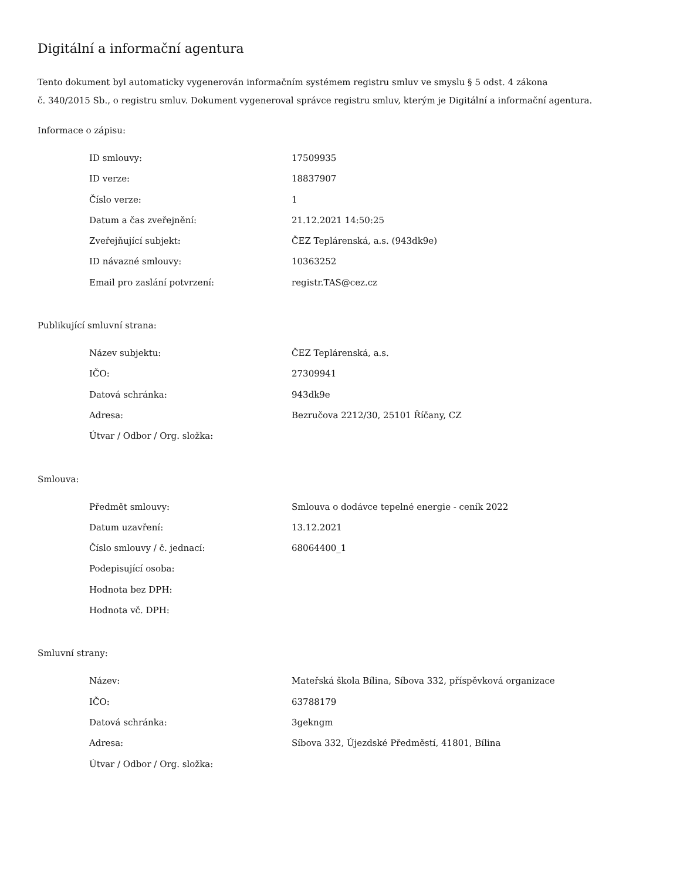Digitální a informační agentura
Tento dokument byl automaticky vygenerován informačním systémem registru smluv ve smyslu § 5 odst. 4 zákona
č. 340/2015 Sb., o registru smluv. Dokument vygeneroval správce registru smluv, kterým je Digitální a informační agentura.
Informace o zápisu:
| ID smlouvy: | 17509935 |
| ID verze: | 18837907 |
| Číslo verze: | 1 |
| Datum a čas zveřejnění: | 21.12.2021 14:50:25 |
| Zveřejňující subjekt: | ČEZ Teplárenská, a.s. (943dk9e) |
| ID návazné smlouvy: | 10363252 |
| Email pro zaslání potvrzení: | registr.TAS@cez.cz |
Publikující smluvní strana:
| Název subjektu: | ČEZ Teplárenská, a.s. |
| IČO: | 27309941 |
| Datová schránka: | 943dk9e |
| Adresa: | Bezručova 2212/30, 25101 Říčany, CZ |
| Útvar / Odbor / Org. složka: | |
Smlouva:
| Předmět smlouvy: | Smlouva o dodávce tepelné energie - ceník 2022 |
| Datum uzavření: | 13.12.2021 |
| Číslo smlouvy / č. jednací: | 68064400_1 |
| Podepisující osoba: | |
| Hodnota bez DPH: | |
| Hodnota vč. DPH: | |
Smluvní strany:
| Název: | Mateřská škola Bílina, Síbova 332, příspěvková organizace |
| IČO: | 63788179 |
| Datová schránka: | 3gekngm |
| Adresa: | Síbova 332, Újezdské Předměstí, 41801, Bílina |
| Útvar / Odbor / Org. složka: | |